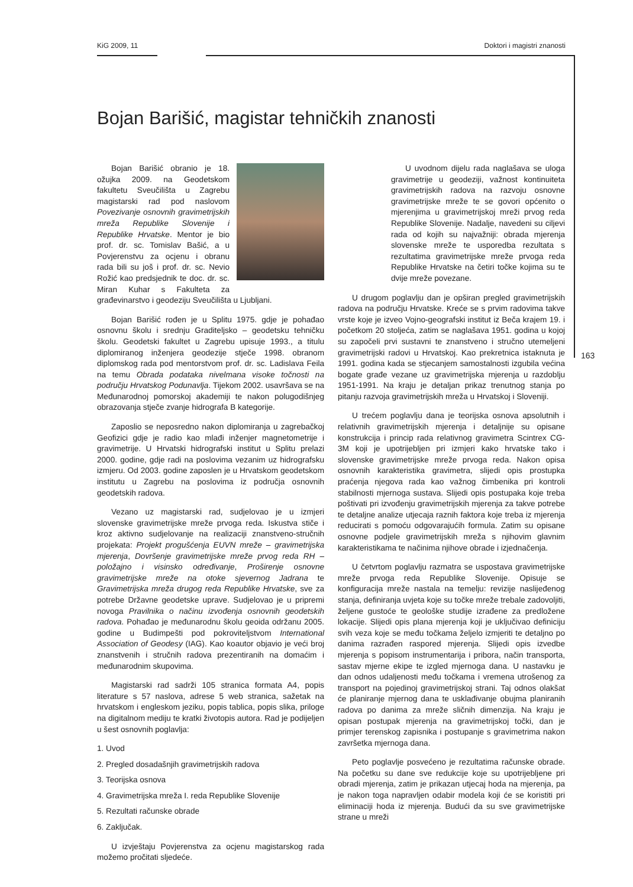KiG 2009, 11 Doktori i magistri znanosti
163
Bojan Barišić, magistar tehničkih znanosti
Bojan Barišić obranio je 18. ožujka 2009. na Geodetskom fakultetu Sveučilišta u Zagrebu magistarski rad pod naslovom Povezivanje osnovnih gravimetrijskih mreža Republike Slovenije i Republike Hrvatske. Mentor je bio prof. dr. sc. Tomislav Bašić, a u Povjerenstvu za ocjenu i obranu rada bili su još i prof. dr. sc. Nevio Rožić kao predsjednik te doc. dr. sc. Miran Kuhar s Fakulteta za građevinarstvo i geodeziju Sveučilišta u Ljubljani.
Bojan Barišić rođen je u Splitu 1975. gdje je pohađao osnovnu školu i srednju Graditeljsko – geodetsku tehničku školu. Geodetski fakultet u Zagrebu upisuje 1993., a titulu diplomiranog inženjera geodezije stječe 1998. obranom diplomskog rada pod mentorstvom prof. dr. sc. Ladislava Feila na temu Obrada podataka nivelmana visoke točnosti na području Hrvatskog Podunavlja. Tijekom 2002. usavršava se na Međunarodnoj pomorskoj akademiji te nakon polugodišnjeg obrazovanja stječe zvanje hidrografa B kategorije.
Zaposlio se neposredno nakon diplomiranja u zagrebačkoj Geofizici gdje je radio kao mlađi inženjer magnetometrije i gravimetrije. U Hrvatski hidrografski institut u Splitu prelazi 2000. godine, gdje radi na poslovima vezanim uz hidrografsku izmjeru. Od 2003. godine zaposlen je u Hrvatskom geodetskom institutu u Zagrebu na poslovima iz područja osnovnih geodetskih radova.
Vezano uz magistarski rad, sudjelovao je u izmjeri slovenske gravimetrijske mreže prvoga reda. Iskustva stiče i kroz aktivno sudjelovanje na realizaciji znanstveno-stručnih projekata: Projekt progušćenja EUVN mreže – gravimetrijska mjerenja, Dovršenje gravimetrijske mreže prvog reda RH – položajno i visinsko određivanje, Proširenje osnovne gravimetrijske mreže na otoke sjevernog Jadrana te Gravimetrijska mreža drugog reda Republike Hrvatske, sve za potrebe Državne geodetske uprave. Sudjelovao je u pripremi novoga Pravilnika o načinu izvođenja osnovnih geodetskih radova. Pohađao je međunarodnu školu geoida održanu 2005. godine u Budimpešti pod pokroviteljstvom International Association of Geodesy (IAG). Kao koautor objavio je veći broj znanstvenih i stručnih radova prezentiranih na domaćim i međunarodnim skupovima.
Magistarski rad sadrži 105 stranica formata A4, popis literature s 57 naslova, adrese 5 web stranica, sažetak na hrvatskom i engleskom jeziku, popis tablica, popis slika, priloge na digitalnom mediju te kratki životopis autora. Rad je podijeljen u šest osnovnih poglavlja:
1. Uvod
2. Pregled dosadašnjih gravimetrijskih radova
3. Teorijska osnova
4. Gravimetrijska mreža I. reda Republike Slovenije
5. Rezultati računske obrade
6. Zaključak.
U izvještaju Povjerenstva za ocjenu magistarskog rada možemo pročitati sljedeće.
U uvodnom dijelu rada naglašava se uloga gravimetrije u geodeziji, važnost kontinuiteta gravimetrijskih radova na razvoju osnovne gravimetrijske mreže te se govori općenito o mjerenjima u gravimetrijskoj mreži prvog reda Republike Slovenije. Nadalje, navedeni su ciljevi rada od kojih su najvažniji: obrada mjerenja slovenske mreže te usporedba rezultata s rezultatima gravimetrijske mreže prvoga reda Republike Hrvatske na četiri točke kojima su te dvije mreže povezane.
U drugom poglavlju dan je opširan pregled gravimetrijskih radova na području Hrvatske. Kreće se s prvim radovima takve vrste koje je izveo Vojno-geografski institut iz Beča krajem 19. i početkom 20 stoljeća, zatim se naglašava 1951. godina u kojoj su započeli prvi sustavni te znanstveno i stručno utemeljeni gravimetrijski radovi u Hrvatskoj. Kao prekretnica istaknuta je 1991. godina kada se stjecanjem samostalnosti izgubila većina bogate građe vezane uz gravimetrijska mjerenja u razdoblju 1951-1991. Na kraju je detaljan prikaz trenutnog stanja po pitanju razvoja gravimetrijskih mreža u Hrvatskoj i Sloveniji.
U trećem poglavlju dana je teorijska osnova apsolutnih i relativnih gravimetrijskih mjerenja i detaljnije su opisane konstrukcija i princip rada relativnog gravimetra Scintrex CG-3M koji je upotrijebljen pri izmjeri kako hrvatske tako i slovenske gravimetrijske mreže prvoga reda. Nakon opisa osnovnih karakteristika gravimetra, slijedi opis prostupka praćenja njegova rada kao važnog čimbenika pri kontroli stabilnosti mjernoga sustava. Slijedi opis postupaka koje treba poštivati pri izvođenju gravimetrijskih mjerenja za takve potrebe te detaljne analize utjecaja raznih faktora koje treba iz mjerenja reducirati s pomoću odgovarajućih formula. Zatim su opisane osnovne podjele gravimetrijskih mreža s njihovim glavnim karakteristikama te načinima njihove obrade i izjednačenja.
U četvrtom poglavlju razmatra se uspostava gravimetrijske mreže prvoga reda Republike Slovenije. Opisuje se konfiguracija mreže nastala na temelju: revizije naslijeđenog stanja, definiranja uvjeta koje su točke mreže trebale zadovoljiti, željene gustoće te geološke studije izrađene za predložene lokacije. Slijedi opis plana mjerenja koji je uključivao definiciju svih veza koje se među točkama željelo izmjeriti te detaljno po danima razrađen raspored mjerenja. Slijedi opis izvedbe mjerenja s popisom instrumentarija i pribora, način transporta, sastav mjerne ekipe te izgled mjernoga dana. U nastavku je dan odnos udaljenosti među točkama i vremena utrošenog za transport na pojedinoj gravimetrijskoj strani. Taj odnos olakšat će planiranje mjernog dana te usklađivanje obujma planiranih radova po danima za mreže sličnih dimenzija. Na kraju je opisan postupak mjerenja na gravimetrijskoj točki, dan je primjer terenskog zapisnika i postupanje s gravimetrima nakon završetka mjernoga dana.
Peto poglavlje posvećeno je rezultatima računske obrade. Na početku su dane sve redukcije koje su upotrijebljene pri obradi mjerenja, zatim je prikazan utjecaj hoda na mjerenja, pa je nakon toga napravljen odabir modela koji će se koristiti pri eliminaciji hoda iz mjerenja. Budući da su sve gravimetrijske strane u mreži